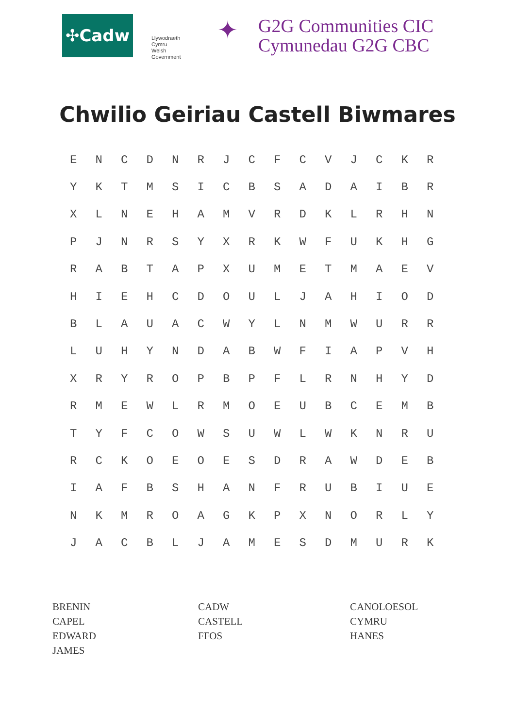✣Cadw
Llywodraeth Cymru
Welsh Government
✦
G2G Communities CIC
Cymunedau G2G CBC
Chwilio Geiriau Castell Biwmares
| E | N | C | D | N | R | J | C | F | C | V | J | C | K | R |
| Y | K | T | M | S | I | C | B | S | A | D | A | I | B | R |
| X | L | N | E | H | A | M | V | R | D | K | L | R | H | N |
| P | J | N | R | S | Y | X | R | K | W | F | U | K | H | G |
| R | A | B | T | A | P | X | U | M | E | T | M | A | E | V |
| H | I | E | H | C | D | O | U | L | J | A | H | I | O | D |
| B | L | A | U | A | C | W | Y | L | N | M | W | U | R | R |
| L | U | H | Y | N | D | A | B | W | F | I | A | P | V | H |
| X | R | Y | R | O | P | B | P | F | L | R | N | H | Y | D |
| R | M | E | W | L | R | M | O | E | U | B | C | E | M | B |
| T | Y | F | C | O | W | S | U | W | L | W | K | N | R | U |
| R | C | K | O | E | O | E | S | D | R | A | W | D | E | B |
| I | A | F | B | S | H | A | N | F | R | U | B | I | U | E |
| N | K | M | R | O | A | G | K | P | X | N | O | R | L | Y |
| J | A | C | B | L | J | A | M | E | S | D | M | U | R | K |
BRENIN
CAPEL
EDWARD
JAMES
CADW
CASTELL
FFOS
CANOLOESOL
CYMRU
HANES